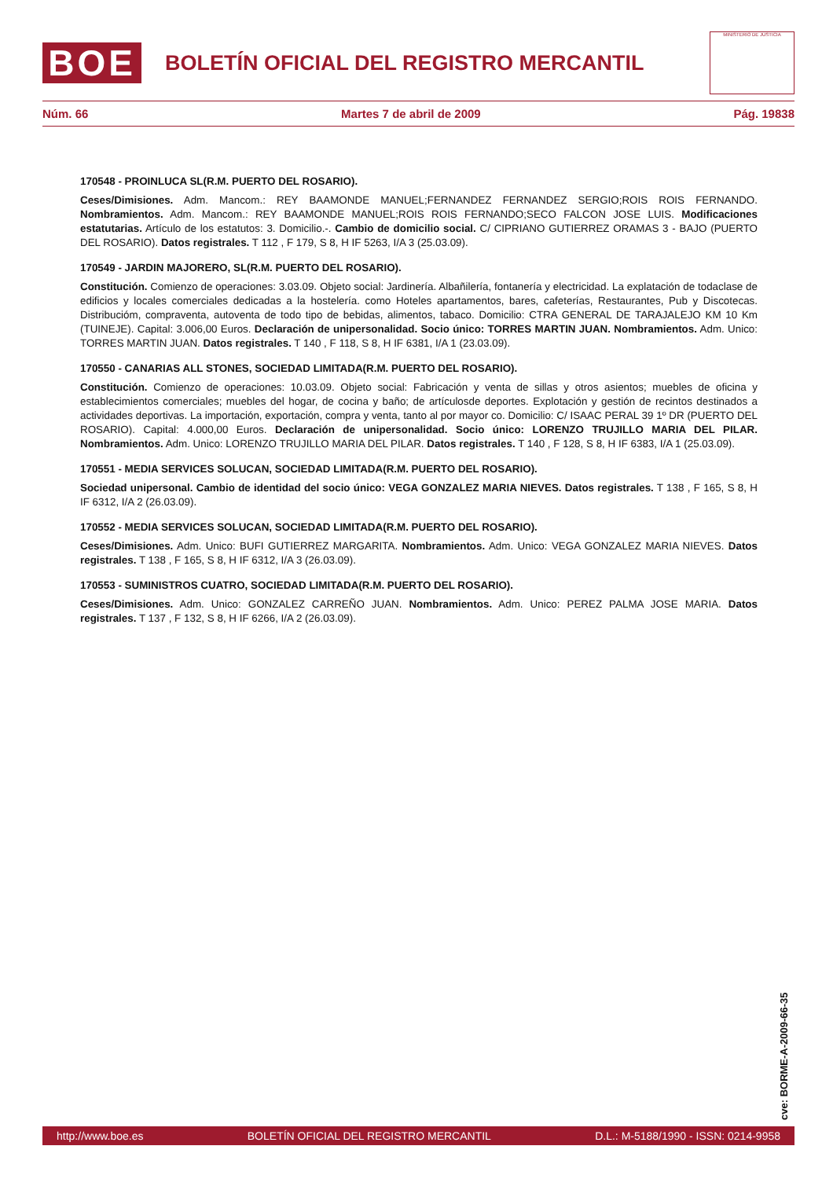BOE
BOLETÍN OFICIAL DEL REGISTRO MERCANTIL
MINISTERIO DE JUSTICIA
Núm. 66 Martes 7 de abril de 2009 Pág. 19838
170548 - PROINLUCA SL(R.M. PUERTO DEL ROSARIO).
Ceses/Dimisiones. Adm. Mancom.: REY BAAMONDE MANUEL;FERNANDEZ FERNANDEZ SERGIO;ROIS ROIS FERNANDO. Nombramientos. Adm. Mancom.: REY BAAMONDE MANUEL;ROIS ROIS FERNANDO;SECO FALCON JOSE LUIS. Modificaciones estatutarias. Artículo de los estatutos: 3. Domicilio.-. Cambio de domicilio social. C/ CIPRIANO GUTIERREZ ORAMAS 3 - BAJO (PUERTO DEL ROSARIO). Datos registrales. T 112 , F 179, S 8, H IF 5263, I/A 3 (25.03.09).
170549 - JARDIN MAJORERO, SL(R.M. PUERTO DEL ROSARIO).
Constitución. Comienzo de operaciones: 3.03.09. Objeto social: Jardinería. Albañilería, fontanería y electricidad. La explatación de todaclase de edificios y locales comerciales dedicadas a la hostelería. como Hoteles apartamentos, bares, cafeterías, Restaurantes, Pub y Discotecas. Distribucióm, compraventa, autoventa de todo tipo de bebidas, alimentos, tabaco. Domicilio: CTRA GENERAL DE TARAJALEJO KM 10 Km (TUINEJE). Capital: 3.006,00 Euros. Declaración de unipersonalidad. Socio único: TORRES MARTIN JUAN. Nombramientos. Adm. Unico: TORRES MARTIN JUAN. Datos registrales. T 140 , F 118, S 8, H IF 6381, I/A 1 (23.03.09).
170550 - CANARIAS ALL STONES, SOCIEDAD LIMITADA(R.M. PUERTO DEL ROSARIO).
Constitución. Comienzo de operaciones: 10.03.09. Objeto social: Fabricación y venta de sillas y otros asientos; muebles de oficina y establecimientos comerciales; muebles del hogar, de cocina y baño; de artículosde deportes. Explotación y gestión de recintos destinados a actividades deportivas. La importación, exportación, compra y venta, tanto al por mayor co. Domicilio: C/ ISAAC PERAL 39 1º DR (PUERTO DEL ROSARIO). Capital: 4.000,00 Euros. Declaración de unipersonalidad. Socio único: LORENZO TRUJILLO MARIA DEL PILAR. Nombramientos. Adm. Unico: LORENZO TRUJILLO MARIA DEL PILAR. Datos registrales. T 140 , F 128, S 8, H IF 6383, I/A 1 (25.03.09).
170551 - MEDIA SERVICES SOLUCAN, SOCIEDAD LIMITADA(R.M. PUERTO DEL ROSARIO).
Sociedad unipersonal. Cambio de identidad del socio único: VEGA GONZALEZ MARIA NIEVES. Datos registrales. T 138 , F 165, S 8, H IF 6312, I/A 2 (26.03.09).
170552 - MEDIA SERVICES SOLUCAN, SOCIEDAD LIMITADA(R.M. PUERTO DEL ROSARIO).
Ceses/Dimisiones. Adm. Unico: BUFI GUTIERREZ MARGARITA. Nombramientos. Adm. Unico: VEGA GONZALEZ MARIA NIEVES. Datos registrales. T 138 , F 165, S 8, H IF 6312, I/A 3 (26.03.09).
170553 - SUMINISTROS CUATRO, SOCIEDAD LIMITADA(R.M. PUERTO DEL ROSARIO).
Ceses/Dimisiones. Adm. Unico: GONZALEZ CARREÑO JUAN. Nombramientos. Adm. Unico: PEREZ PALMA JOSE MARIA. Datos registrales. T 137 , F 132, S 8, H IF 6266, I/A 2 (26.03.09).
cve: BORME-A-2009-66-35
http://www.boe.es BOLETÍN OFICIAL DEL REGISTRO MERCANTIL D.L.: M-5188/1990 - ISSN: 0214-9958